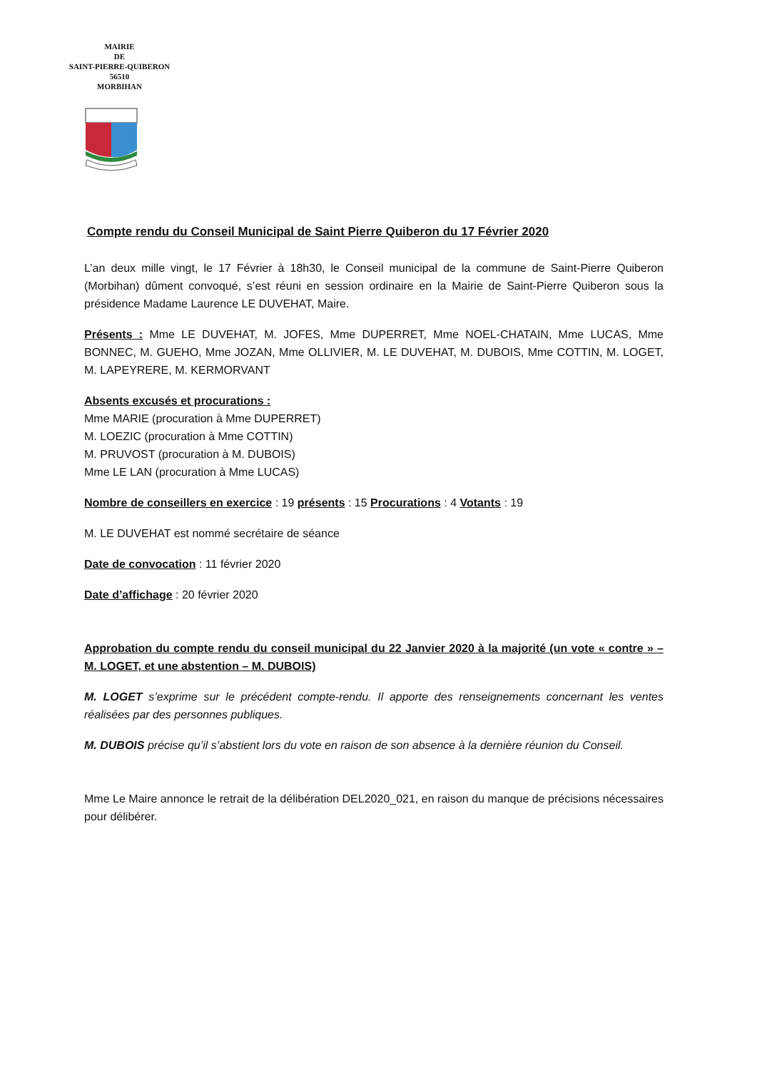MAIRIE
DE
SAINT-PIERRE-QUIBERON
56510
MORBIHAN
Compte rendu du Conseil Municipal de Saint Pierre Quiberon du 17 Février 2020
L’an deux mille vingt, le 17 Février à 18h30, le Conseil municipal de la commune de Saint-Pierre Quiberon (Morbihan) dûment convoqué, s’est réuni en session ordinaire en la Mairie de Saint-Pierre Quiberon sous la présidence Madame Laurence LE DUVEHAT, Maire.
Présents : Mme LE DUVEHAT, M. JOFES, Mme DUPERRET, Mme NOEL-CHATAIN, Mme LUCAS, Mme BONNEC, M. GUEHO, Mme JOZAN, Mme OLLIVIER, M. LE DUVEHAT, M. DUBOIS, Mme COTTIN, M. LOGET, M. LAPEYRERE, M. KERMORVANT
Absents excusés et procurations :
Mme MARIE (procuration à Mme DUPERRET)
M. LOEZIC (procuration à Mme COTTIN)
M. PRUVOST (procuration à M. DUBOIS)
Mme LE LAN (procuration à Mme LUCAS)
Nombre de conseillers en exercice : 19 présents : 15 Procurations : 4 Votants : 19
M. LE DUVEHAT est nommé secrétaire de séance
Date de convocation : 11 février 2020
Date d’affichage : 20 février 2020
Approbation du compte rendu du conseil municipal du 22 Janvier 2020 à la majorité (un vote « contre » – M. LOGET, et une abstention – M. DUBOIS)
M. LOGET s’exprime sur le précédent compte-rendu. Il apporte des renseignements concernant les ventes réalisées par des personnes publiques.
M. DUBOIS précise qu’il s’abstient lors du vote en raison de son absence à la dernière réunion du Conseil.
Mme Le Maire annonce le retrait de la délibération DEL2020_021, en raison du manque de précisions nécessaires pour délibérer.